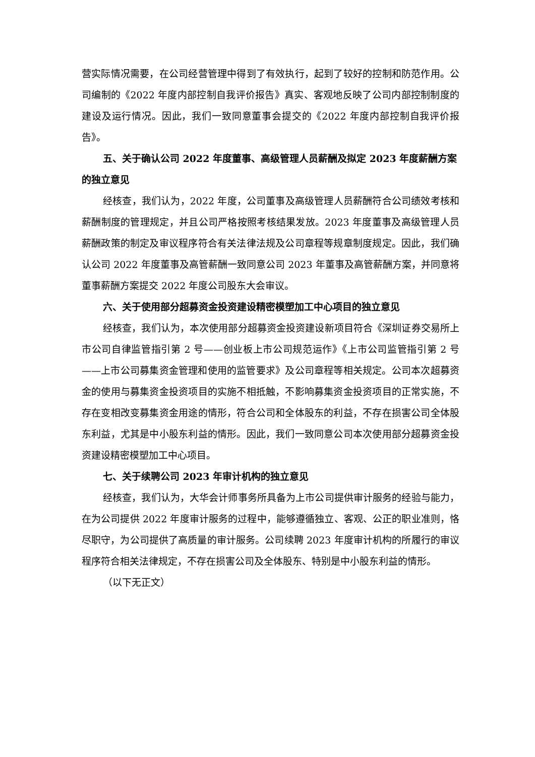营实际情况需要，在公司经营管理中得到了有效执行，起到了较好的控制和防范作用。公司编制的《2022 年度内部控制自我评价报告》真实、客观地反映了公司内部控制制度的建设及运行情况。因此，我们一致同意董事会提交的《2022 年度内部控制自我评价报告》。
五、关于确认公司 2022 年度董事、高级管理人员薪酬及拟定 2023 年度薪酬方案的独立意见
经核查，我们认为，2022 年度，公司董事及高级管理人员薪酬符合公司绩效考核和薪酬制度的管理规定，并且公司严格按照考核结果发放。2023 年度董事及高级管理人员薪酬政策的制定及审议程序符合有关法律法规及公司章程等规章制度规定。因此，我们确认公司 2022 年度董事及高管薪酬一致同意公司 2023 年董事及高管薪酬方案，并同意将董事薪酬方案提交 2022 年度公司股东大会审议。
六、关于使用部分超募资金投资建设精密模塑加工中心项目的独立意见
经核查，我们认为，本次使用部分超募资金投资建设新项目符合《深圳证券交易所上市公司自律监管指引第 2 号——创业板上市公司规范运作》《上市公司监管指引第 2 号——上市公司募集资金管理和使用的监管要求》及公司章程等相关规定。公司本次超募资金的使用与募集资金投资项目的实施不相抵触，不影响募集资金投资项目的正常实施，不存在变相改变募集资金用途的情形，符合公司和全体股东的利益，不存在损害公司全体股东利益，尤其是中小股东利益的情形。因此，我们一致同意公司本次使用部分超募资金投资建设精密模塑加工中心项目。
七、关于续聘公司 2023 年审计机构的独立意见
经核查，我们认为，大华会计师事务所具备为上市公司提供审计服务的经验与能力，在为公司提供 2022 年度审计服务的过程中，能够遵循独立、客观、公正的职业准则，恪尽职守，为公司提供了高质量的审计服务。公司续聘 2023 年度审计机构的所履行的审议程序符合相关法律规定，不存在损害公司及全体股东、特别是中小股东利益的情形。
（以下无正文）